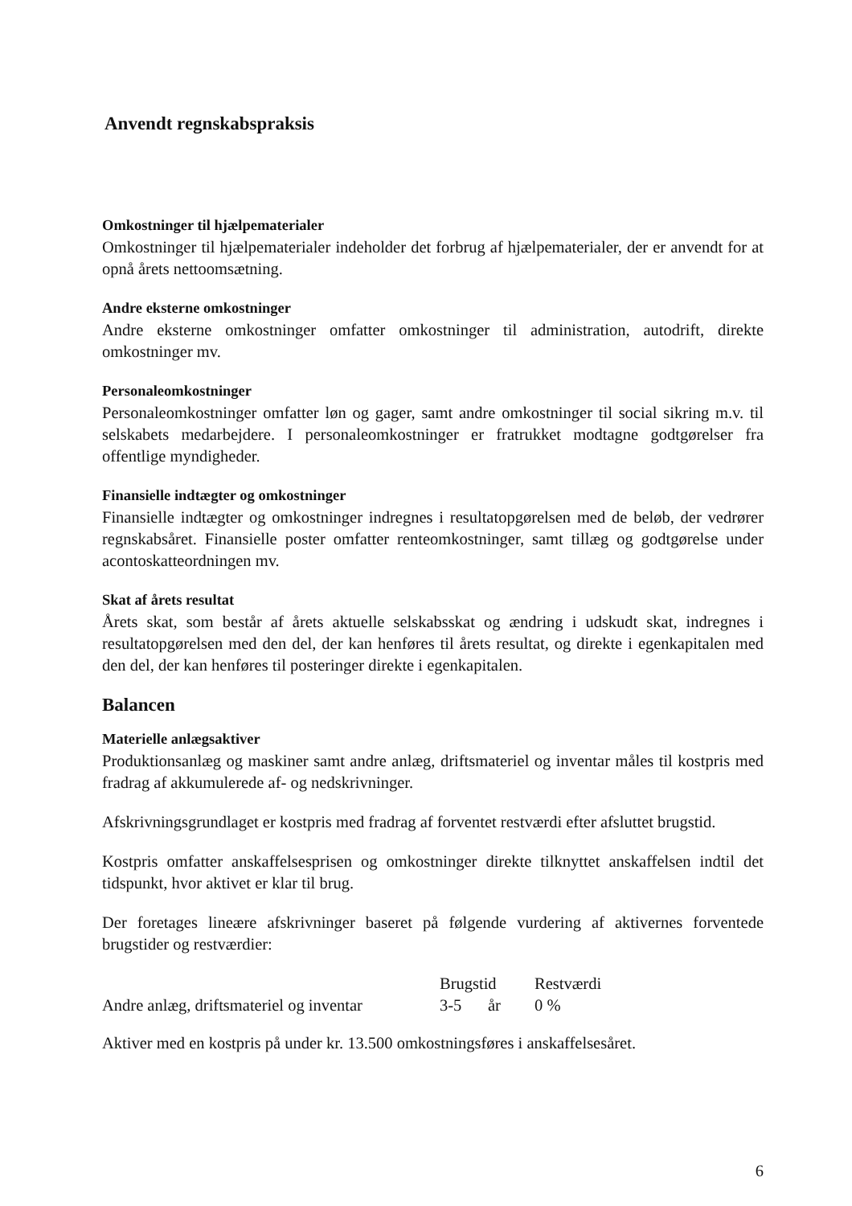Anvendt regnskabspraksis
Omkostninger til hjælpematerialer
Omkostninger til hjælpematerialer indeholder det forbrug af hjælpematerialer, der er anvendt for at opnå årets nettoomsætning.
Andre eksterne omkostninger
Andre eksterne omkostninger omfatter omkostninger til administration, autodrift, direkte omkostninger mv.
Personaleomkostninger
Personaleomkostninger omfatter løn og gager, samt andre omkostninger til social sikring m.v. til selskabets medarbejdere. I personaleomkostninger er fratrukket modtagne godtgørelser fra offentlige myndigheder.
Finansielle indtægter og omkostninger
Finansielle indtægter og omkostninger indregnes i resultatopgørelsen med de beløb, der vedrører regnskabsåret. Finansielle poster omfatter renteomkostninger, samt tillæg og godtgørelse under acontoskatteordningen mv.
Skat af årets resultat
Årets skat, som består af årets aktuelle selskabsskat og ændring i udskudt skat, indregnes i resultatopgørelsen med den del, der kan henføres til årets resultat, og direkte i egenkapitalen med den del, der kan henføres til posteringer direkte i egenkapitalen.
Balancen
Materielle anlægsaktiver
Produktionsanlæg og maskiner samt andre anlæg, driftsmateriel og inventar måles til kostpris med fradrag af akkumulerede af- og nedskrivninger.
Afskrivningsgrundlaget er kostpris med fradrag af forventet restværdi efter afsluttet brugstid.
Kostpris omfatter anskaffelsesprisen og omkostninger direkte tilknyttet anskaffelsen indtil det tidspunkt, hvor aktivet er klar til brug.
Der foretages lineære afskrivninger baseret på følgende vurdering af aktivernes forventede brugstider og restværdier:
| | Brugstid | | Restværdi |
| --- | --- | --- | --- |
| Andre anlæg, driftsmateriel og inventar | 3-5 | år | 0 % |
Aktiver med en kostpris på under kr. 13.500 omkostningsføres i anskaffelsesåret.
6